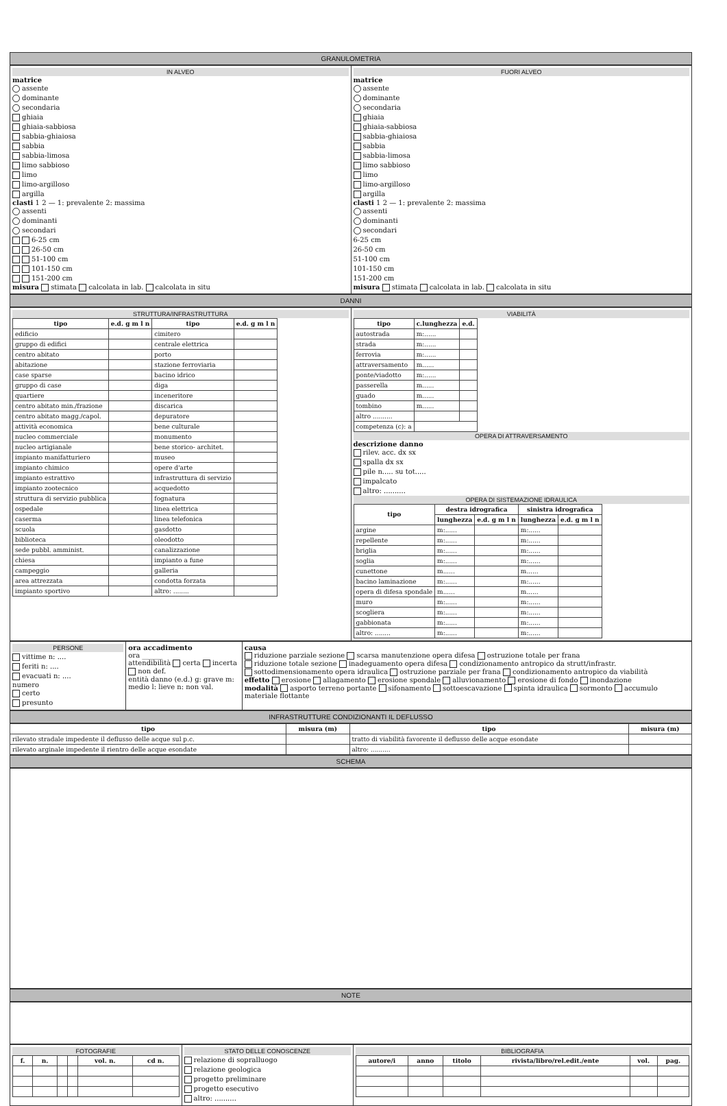GRANULOMETRIA
IN ALVEO
matrice
assente
dominante
secondaria
ghiaia
ghiaia-sabbiosa
sabbia-ghiaiosa
sabbia
sabbia-limosa
limo sabbioso
limo
limo-argilloso
argilla
clasti 1 2 — 1: prevalente 2: massima
assenti
dominanti
secondari
6-25 cm
26-50 cm
51-100 cm
101-150 cm
151-200 cm
misura stimata calcolata in lab. calcolata in situ
FUORI ALVEO
matrice
assente
dominante
secondaria
ghiaia
ghiaia-sabbiosa
sabbia-ghiaiosa
sabbia
sabbia-limosa
limo sabbioso
limo
limo-argilloso
argilla
clasti 1 2 — 1: prevalente 2: massima
assenti
dominanti
secondari
6-25 cm
26-50 cm
51-100 cm
101-150 cm
151-200 cm
misura stimata calcolata in lab. calcolata in situ
DANNI
STRUTTURA/INFRASTRUTTURA
| tipo | e.d. g m l n | tipo | e.d. g m l n |
| --- | --- | --- | --- |
| edificio | | cimitero | |
| gruppo di edifici | | centrale elettrica | |
| centro abitato | | porto | |
| abitazione | | stazione ferroviaria | |
| case sparse | | bacino idrico | |
| gruppo di case | | diga | |
| quartiere | | inceneritore | |
| centro abitato min./frazione | | discarica | |
| centro abitato magg./capol. | | depuratore | |
| attività economica | | bene culturale | |
| nucleo commerciale | | monumento | |
| nucleo artigianale | | bene storico- architet. | |
| impianto manifatturiero | | museo | |
| impianto chimico | | opere d'arte | |
| impianto estrattivo | | infrastruttura di servizio | |
| impianto zootecnico | | acquedotto | |
| struttura di servizio pubblica | | fognatura | |
| ospedale | | linea elettrica | |
| caserma | | linea telefonica | |
| scuola | | gasdotto | |
| biblioteca | | oleodotto | |
| sede pubbl. amminist. | | canalizzazione | |
| chiesa | | impianto a fune | |
| campeggio | | galleria | |
| area attrezzata | | condotta forzata | |
| impianto sportivo | | altro: ........ | |
VIABILITÀ
| tipo | c.lunghezza | e.d. |
| --- | --- | --- |
| autostrada | m:...... | |
| strada | m:...... | |
| ferrovia | m:...... | |
| attraversamento | m...... | |
| ponte/viadotto | m:...... | |
| passerella | m...... | |
| guado | m...... | |
| tombino | m...... | |
| altro .......... | | |
| competenza (c): a | | |
OPERA DI ATTRAVERSAMENTO
descrizione danno
rilev. acc. dx sx
spalla dx sx
pile n..... su tot.....
impalcato
altro: ..........
OPERA DI SISTEMAZIONE IDRAULICA
| tipo | destra idrografica | | sinistra idrografica | |
| --- | --- | --- | --- | --- |
| | lunghezza | e.d. g m l n | lunghezza | e.d. g m l n |
| argine | m:...... | | m:...... | |
| repellente | m:...... | | m:...... | |
| briglia | m:...... | | m:...... | |
| soglia | m:...... | | m:...... | |
| cunettone | m...... | | m...... | |
| bacino laminazione | m:...... | | m:...... | |
| opera di difesa spondale | m...... | | m...... | |
| muro | m:...... | | m:...... | |
| scogliera | m:...... | | m:...... | |
| gabbionata | m:...... | | m:...... | |
| altro: ........ | m:...... | | m:...... | |
PERSONE
vittime n: ....
feriti n: ....
evacuati n: ....
numero
certo
presunto
ora accadimento
ora ______
attendibilità certa incerta non def.
entità danno (e.d.) g: grave m: medio l: lieve n: non val.
causa
riduzione parziale sezione scarsa manutenzione opera difesa ostruzione totale per frana
riduzione totale sezione inadeguamento opera difesa condizionamento antropico da strutt/infrastr.
sottodimensionamento opera idraulica ostruzione parziale per frana condizionamento antropico da viabilità
effetto erosione allagamento erosione spondale alluvionamento erosione di fondo inondazione
modalità asporto terreno portante sifonamento sottoescavazione spinta idraulica sormonto accumulo materiale flottante
INFRASTRUTTURE CONDIZIONANTI IL DEFLUSSO
| tipo | misura (m) | tipo | misura (m) |
| --- | --- | --- | --- |
| rilevato stradale impedente il deflusso delle acque sul p.c. | | tratto di viabilità favorente il deflusso delle acque esondate | |
| rilevato arginale impedente il rientro delle acque esondate | | altro: .......... | |
SCHEMA
NOTE
FOTOGRAFIE
| f. | n. | | | vol. n. | cd n. |
| --- | --- | --- | --- | --- | --- |
STATO DELLE CONOSCENZE
relazione di sopralluogo
relazione geologica
progetto preliminare
progetto esecutivo
altro: ..........
BIBLIOGRAFIA
| autore/i | anno | titolo | rivista/libro/rel.edit./ente | vol. | pag. |
| --- | --- | --- | --- | --- | --- |